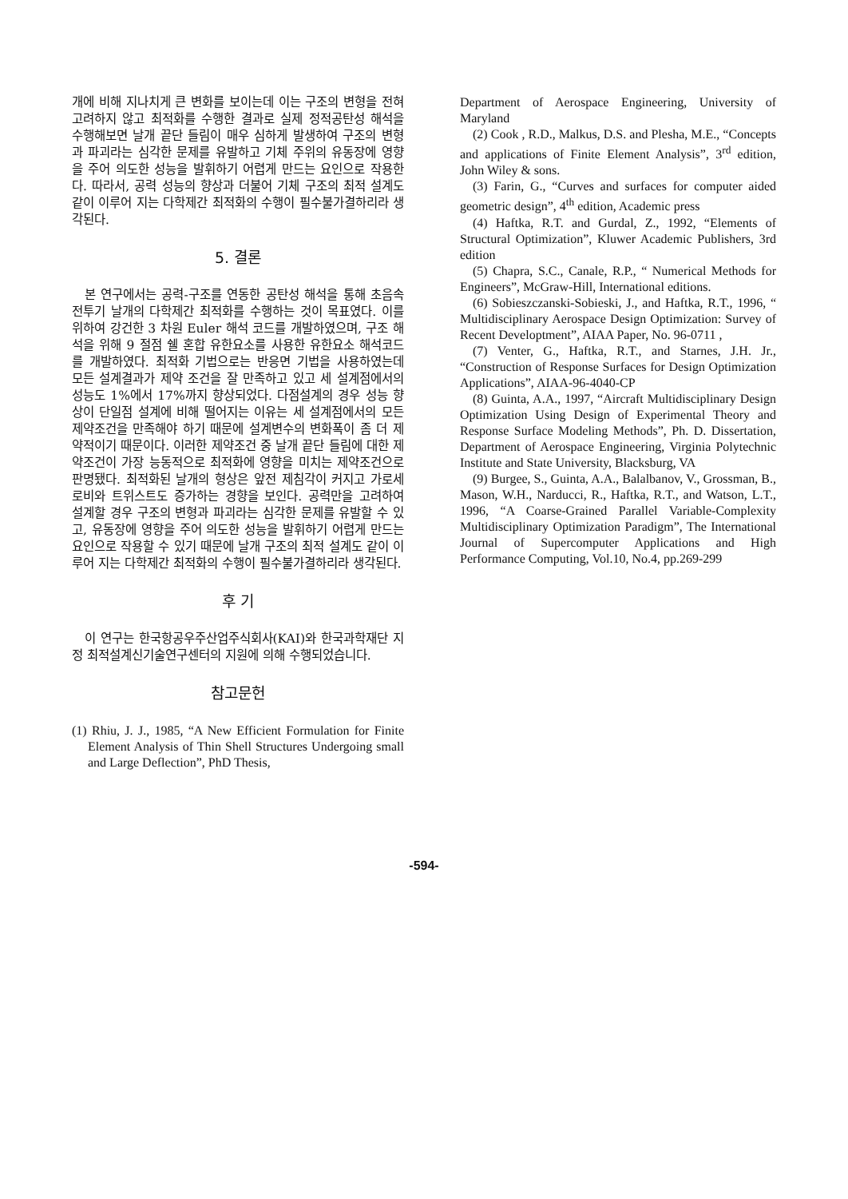개에 비해 지나치게 큰 변화를 보이는데 이는 구조의 변형을 전혀 고려하지 않고 최적화를 수행한 결과로 실제 정적공탄성 해석을 수행해보면 날개 끝단 들림이 매우 심하게 발생하여 구조의 변형과 파괴라는 심각한 문제를 유발하고 기체 주위의 유동장에 영향을 주어 의도한 성능을 발휘하기 어렵게 만드는 요인으로 작용한다. 따라서, 공력 성능의 향상과 더불어 기체 구조의 최적 설계도 같이 이루어 지는 다학제간 최적화의 수행이 필수불가결하리라 생각된다.
5. 결론
본 연구에서는 공력-구조를 연동한 공탄성 해석을 통해 초음속 전투기 날개의 다학제간 최적화를 수행하는 것이 목표였다. 이를 위하여 강건한 3 차원 Euler 해석 코드를 개발하였으며, 구조 해석을 위해 9 절점 쉘 혼합 유한요소를 사용한 유한요소 해석코드를 개발하였다. 최적화 기법으로는 반응면 기법을 사용하였는데 모든 설계결과가 제약 조건을 잘 만족하고 있고 세 설계점에서의 성능도 1%에서 17%까지 향상되었다. 다점설계의 경우 성능 향상이 단일점 설계에 비해 떨어지는 이유는 세 설계점에서의 모든 제약조건을 만족해야 하기 때문에 설계변수의 변화폭이 좀 더 제약적이기 때문이다. 이러한 제약조건 중 날개 끝단 들림에 대한 제약조건이 가장 능동적으로 최적화에 영향을 미치는 제약조건으로 판명됐다. 최적화된 날개의 형상은 앞전 제침각이 커지고 가로세로비와 트위스트도 증가하는 경향을 보인다. 공력만을 고려하여 설계할 경우 구조의 변형과 파괴라는 심각한 문제를 유발할 수 있고, 유동장에 영향을 주어 의도한 성능을 발휘하기 어렵게 만드는 요인으로 작용할 수 있기 때문에 날개 구조의 최적 설계도 같이 이루어 지는 다학제간 최적화의 수행이 필수불가결하리라 생각된다.
후 기
이 연구는 한국항공우주산업주식회사(KAI)와 한국과학재단 지정 최적설계신기술연구센터의 지원에 의해 수행되었습니다.
참고문헌
(1) Rhiu, J. J., 1985, “A New Efficient Formulation for Finite Element Analysis of Thin Shell Structures Undergoing small and Large Deflection”, PhD Thesis,
Department of Aerospace Engineering, University of Maryland
(2) Cook , R.D., Malkus, D.S. and Plesha, M.E., “Concepts and applications of Finite Element Analysis”, 3<sup>rd</sup> edition, John Wiley & sons.
(3) Farin, G., “Curves and surfaces for computer aided geometric design”, 4<sup>th</sup> edition, Academic press
(4) Haftka, R.T. and Gurdal, Z., 1992, “Elements of Structural Optimization”, Kluwer Academic Publishers, 3rd edition
(5) Chapra, S.C., Canale, R.P., “ Numerical Methods for Engineers”, McGraw-Hill, International editions.
(6) Sobieszczanski-Sobieski, J., and Haftka, R.T., 1996, “ Multidisciplinary Aerospace Design Optimization: Survey of Recent Developtment”, AIAA Paper, No. 96-0711 ,
(7) Venter, G., Haftka, R.T., and Starnes, J.H. Jr., “Construction of Response Surfaces for Design Optimization Applications”, AIAA-96-4040-CP
(8) Guinta, A.A., 1997, “Aircraft Multidisciplinary Design Optimization Using Design of Experimental Theory and Response Surface Modeling Methods”, Ph. D. Dissertation, Department of Aerospace Engineering, Virginia Polytechnic Institute and State University, Blacksburg, VA
(9) Burgee, S., Guinta, A.A., Balalbanov, V., Grossman, B., Mason, W.H., Narducci, R., Haftka, R.T., and Watson, L.T., 1996, “A Coarse-Grained Parallel Variable-Complexity Multidisciplinary Optimization Paradigm”, The International Journal of Supercomputer Applications and High Performance Computing, Vol.10, No.4, pp.269-299
-594-